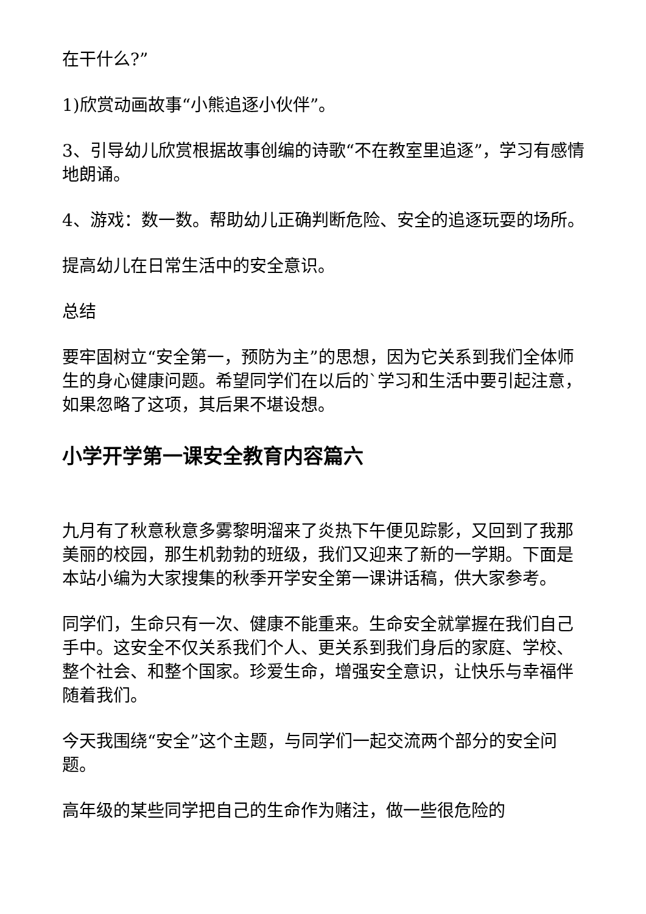在干什么?”
1)欣赏动画故事“小熊追逐小伙伴”。
3、引导幼儿欣赏根据故事创编的诗歌“不在教室里追逐”，学习有感情地朗诵。
4、游戏：数一数。帮助幼儿正确判断危险、安全的追逐玩耍的场所。
提高幼儿在日常生活中的安全意识。
总结
要牢固树立“安全第一，预防为主”的思想，因为它关系到我们全体师生的身心健康问题。希望同学们在以后的`学习和生活中要引起注意，如果忽略了这项，其后果不堪设想。
小学开学第一课安全教育内容篇六
九月有了秋意秋意多雾黎明溜来了炎热下午便见踪影，又回到了我那美丽的校园，那生机勃勃的班级，我们又迎来了新的一学期。下面是本站小编为大家搜集的秋季开学安全第一课讲话稿，供大家参考。
同学们，生命只有一次、健康不能重来。生命安全就掌握在我们自己手中。这安全不仅关系我们个人、更关系到我们身后的家庭、学校、整个社会、和整个国家。珍爱生命，增强安全意识，让快乐与幸福伴随着我们。
今天我围绕“安全”这个主题，与同学们一起交流两个部分的安全问题。
高年级的某些同学把自己的生命作为赌注，做一些很危险的